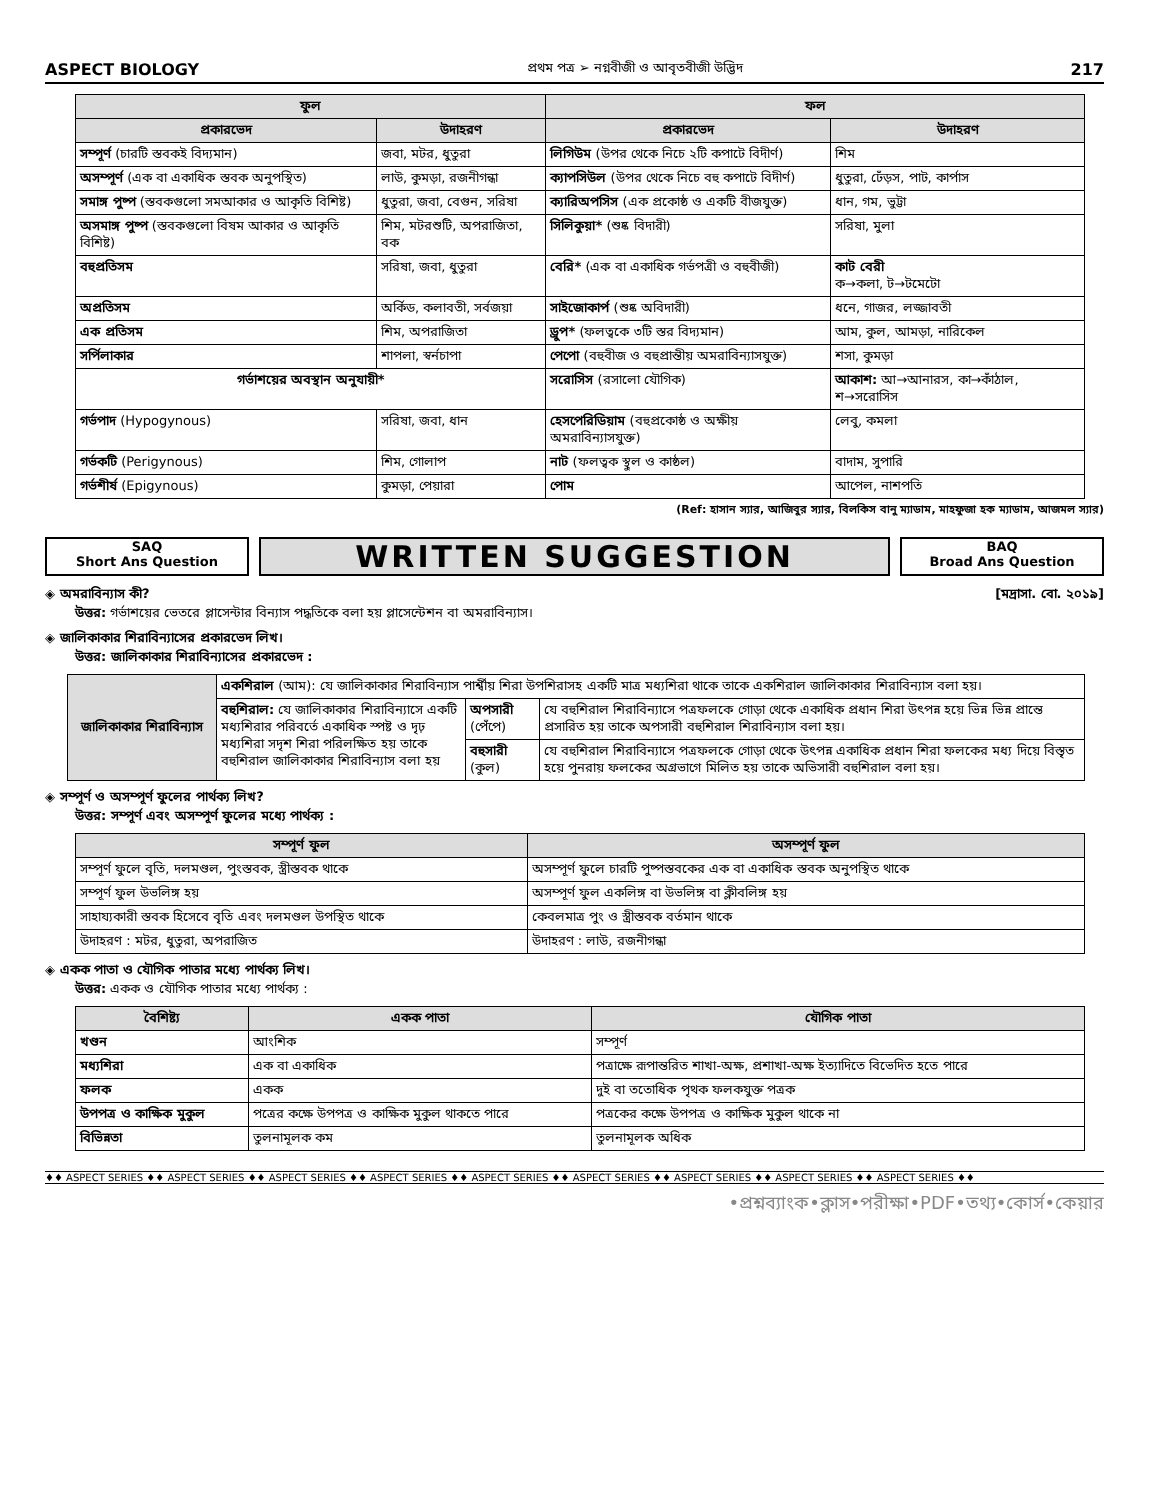ASPECT BIOLOGY প্রথম পত্র ➢ নগ্নবীজী ও আবৃতবীজী উদ্ভিদ 217
| ফুল | | ফল | |
| --- | --- | --- | --- |
| প্রকারভেদ | উদাহরণ | প্রকারভেদ | উদাহরণ |
| সম্পূর্ণ (চারটি স্তবকই বিদ্যমান) | জবা, মটর, ধুতুরা | লিগিউম (উপর থেকে নিচে ২টি কপাটে বিদীর্ণ) | শিম |
| অসম্পূর্ণ (এক বা একাধিক স্তবক অনুপস্থিত) | লাউ, কুমড়া, রজনীগন্ধা | ক্যাপসিউল (উপর থেকে নিচে বহু কপাটে বিদীর্ণ) | ধুতুরা, ঢেঁড়স, পাট, কার্পাস |
| সমাঙ্গ পুষ্প (স্তবকগুলো সমআকার ও আকৃতি বিশিষ্ট) | ধুতুরা, জবা, বেগুন, সরিষা | ক্যারিঅপসিস (এক প্রকোষ্ঠ ও একটি বীজযুক্ত) | ধান, গম, ভুট্টা |
| অসমাঙ্গ পুষ্প (স্তবকগুলো বিষম আকার ও আকৃতি বিশিষ্ট) | শিম, মটরশুটি, অপরাজিতা, বক | সিলিকুয়া* (শুষ্ক বিদারী) | সরিষা, মুলা |
| বহুপ্রতিসম | সরিষা, জবা, ধুতুরা | বেরি* (এক বা একাধিক গর্ভপত্রী ও বহুবীজী) | কাট বেরী ক→কলা, ট→টমেটো |
| অপ্রতিসম | অর্কিড, কলাবতী, সর্বজয়া | সাইজোকার্প (শুষ্ক অবিদারী) | ধনে, গাজর, লজ্জাবতী |
| এক প্রতিসম | শিম, অপরাজিতা | ড্রুপ* (ফলত্বকে ৩টি স্তর বিদ্যমান) | আম, কুল, আমড়া, নারিকেল |
| সর্পিলাকার | শাপলা, স্বর্নচাপা | পেপো (বহুবীজ ও বহুপ্রান্তীয় অমরাবিন্যাসযুক্ত) | শসা, কুমড়া |
| গর্ভাশয়ের অবস্থান অনুযায়ী* | | সরোসিস (রসালো যৌগিক) | আকাশ: আ→আনারস, কা→কাঁঠাল, শ→সরোসিস |
| গর্ভপাদ (Hypogynous) | সরিষা, জবা, ধান | হেসপেরিডিয়াম (বহুপ্রকোষ্ঠ ও অক্ষীয় অমরাবিন্যাসযুক্ত) | লেবু, কমলা |
| গর্ভকটি (Perigynous) | শিম, গোলাপ | নাট (ফলত্বক স্থুল ও কাষ্ঠল) | বাদাম, সুপারি |
| গর্ভশীর্ষ (Epigynous) | কুমড়া, পেয়ারা | পোম | আপেল, নাশপতি |
(Ref: হাসান স্যার, আজিবুর স্যার, বিলকিস বানু ম্যাডাম, মাহফুজা হক ম্যাডাম, আজমল স্যার)
SAQ
Short Ans Question
WRITTEN SUGGESTION
BAQ
Broad Ans Question
◈ অমরাবিন্যাস কী? [মদ্রাসা. বো. ২০১৯]
উত্তর: গর্ভাশয়ের ভেতরে প্লাসেন্টার বিন্যাস পদ্ধতিকে বলা হয় প্লাসেন্টেশন বা অমরাবিন্যাস।
◈ জালিকাকার শিরাবিন্যাসের প্রকারভেদ লিখ।
উত্তর: জালিকাকার শিরাবিন্যাসের প্রকারভেদ :
| জালিকাকার শিরাবিন্যাস | একশিরাল (আম): যে জালিকাকার শিরাবিন্যাস পার্শ্বীয় শিরা উপশিরাসহ একটি মাত্র মধ্যশিরা থাকে তাকে একশিরাল জালিকাকার শিরাবিন্যাস বলা হয়। | | |
| | বহুশিরাল: যে জালিকাকার শিরাবিন্যাসে একটি মধ্যশিরার পরিবর্তে একাধিক স্পষ্ট ও দৃঢ় মধ্যশিরা সদৃশ শিরা পরিলক্ষিত হয় তাকে বহুশিরাল জালিকাকার শিরাবিন্যাস বলা হয় | অপসারী (পেঁপে) | যে বহুশিরাল শিরাবিন্যাসে পত্রফলকে গোড়া থেকে একাধিক প্রধান শিরা উৎপন্ন হয়ে ভিন্ন ভিন্ন প্রান্তে প্রসারিত হয় তাকে অপসারী বহুশিরাল শিরাবিন্যাস বলা হয়। |
| | | বহুসারী (কুল) | যে বহুশিরাল শিরাবিন্যাসে পত্রফলকে গোড়া থেকে উৎপন্ন একাধিক প্রধান শিরা ফলকের মধ্য দিয়ে বিস্তৃত হয়ে পুনরায় ফলকের অগ্রভাগে মিলিত হয় তাকে অভিসারী বহুশিরাল বলা হয়। |
◈ সম্পূর্ণ ও অসম্পূর্ণ ফুলের পার্থক্য লিখ?
উত্তর: সম্পূর্ণ এবং অসম্পূর্ণ ফুলের মধ্যে পার্থক্য :
| সম্পূর্ণ ফুল | অসম্পূর্ণ ফুল |
| --- | --- |
| সম্পূর্ণ ফুলে বৃতি, দলমণ্ডল, পুংস্তবক, স্ত্রীস্তবক থাকে | অসম্পূর্ণ ফুলে চারটি পুষ্পস্তবকের এক বা একাধিক স্তবক অনুপস্থিত থাকে |
| সম্পূর্ণ ফুল উভলিঙ্গ হয় | অসম্পূর্ণ ফুল একলিঙ্গ বা উভলিঙ্গ বা ক্লীবলিঙ্গ হয় |
| সাহায্যকারী স্তবক হিসেবে বৃতি এবং দলমণ্ডল উপস্থিত থাকে | কেবলমাত্র পুং ও স্ত্রীস্তবক বর্তমান থাকে |
| উদাহরণ : মটর, ধুতুরা, অপরাজিত | উদাহরণ : লাউ, রজনীগন্ধা |
◈ একক পাতা ও যৌগিক পাতার মধ্যে পার্থক্য লিখ।
উত্তর: একক ও যৌগিক পাতার মধ্যে পার্থক্য :
| বৈশিষ্ট্য | একক পাতা | যৌগিক পাতা |
| --- | --- | --- |
| খণ্ডন | আংশিক | সম্পূর্ণ |
| মধ্যশিরা | এক বা একাধিক | পত্রাক্ষে রূপান্তরিত শাখা-অক্ষ, প্রশাখা-অক্ষ ইত্যাদিতে বিভেদিত হতে পারে |
| ফলক | একক | দুই বা ততোধিক পৃথক ফলকযুক্ত পত্রক |
| উপপত্র ও কাক্ষিক মুকুল | পত্রের কক্ষে উপপত্র ও কাক্ষিক মুকুল থাকতে পারে | পত্রকের কক্ষে উপপত্র ও কাক্ষিক মুকুল থাকে না |
| বিভিন্নতা | তুলনামূলক কম | তুলনামূলক অধিক |
♦♦ ASPECT SERIES ♦♦ ASPECT SERIES ♦♦ ASPECT SERIES ♦♦ ASPECT SERIES ♦♦ ASPECT SERIES ♦♦ ASPECT SERIES ♦♦ ASPECT SERIES ♦♦ ASPECT SERIES ♦♦ ASPECT SERIES ♦♦
•প্রশ্নব্যাংক•ক্লাস•পরীক্ষা•PDF•তথ্য•কোর্স•কেয়ার